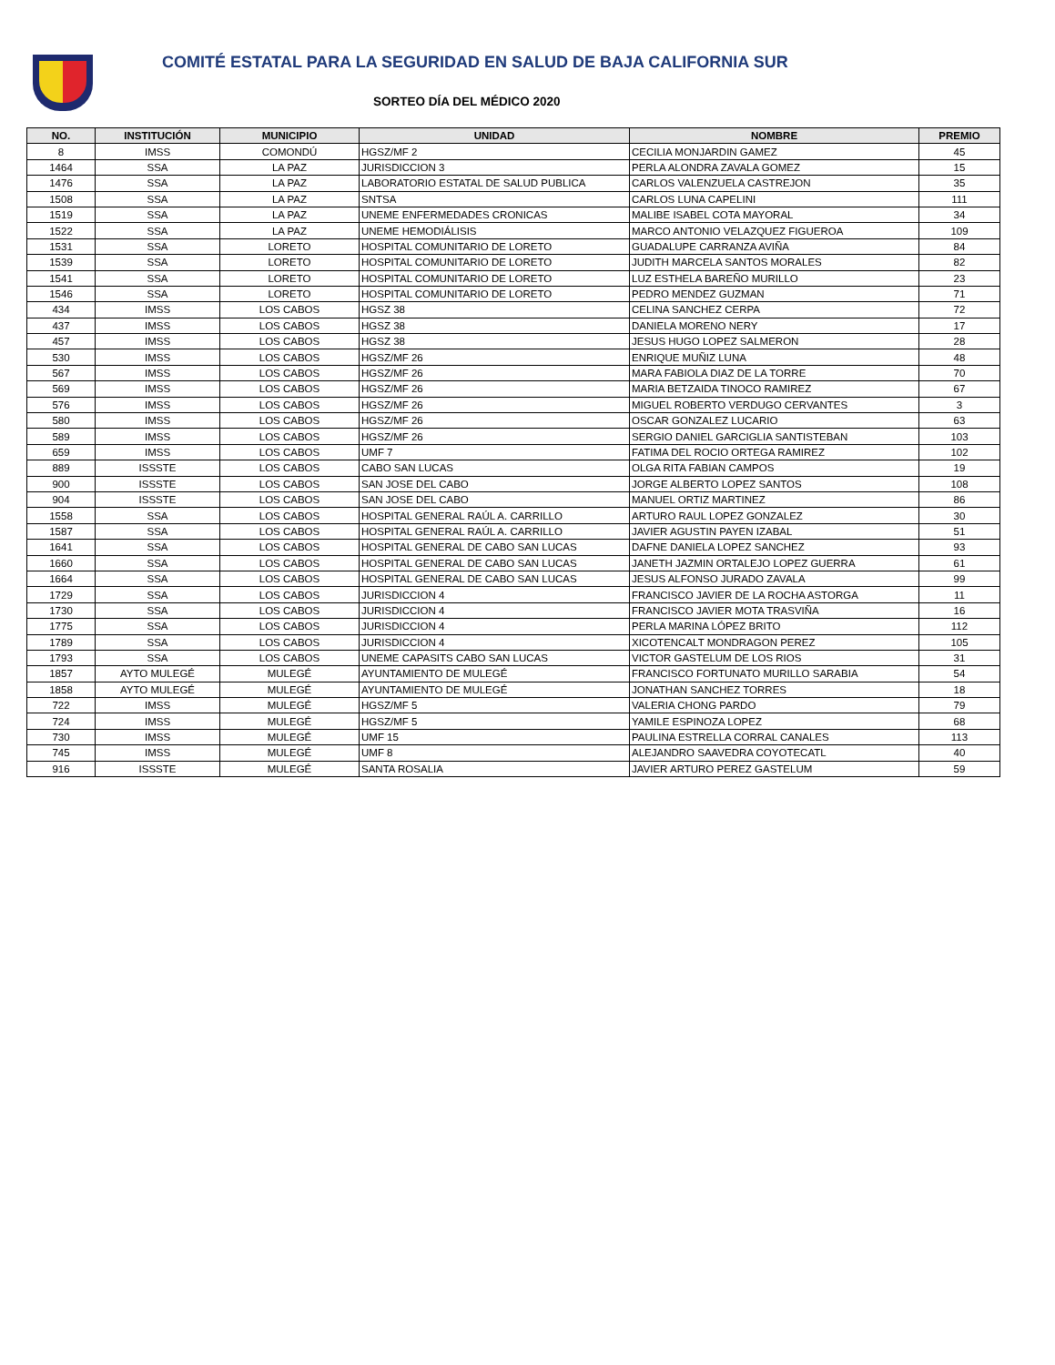COMITÉ ESTATAL PARA LA SEGURIDAD EN SALUD DE BAJA CALIFORNIA SUR
SORTEO DÍA DEL MÉDICO 2020
| NO. | INSTITUCIÓN | MUNICIPIO | UNIDAD | NOMBRE | PREMIO |
| --- | --- | --- | --- | --- | --- |
| 8 | IMSS | COMONDÚ | HGSZ/MF 2 | CECILIA MONJARDIN GAMEZ | 45 |
| 1464 | SSA | LA PAZ | JURISDICCION 3 | PERLA ALONDRA ZAVALA GOMEZ | 15 |
| 1476 | SSA | LA PAZ | LABORATORIO ESTATAL DE SALUD PUBLICA | CARLOS VALENZUELA CASTREJON | 35 |
| 1508 | SSA | LA PAZ | SNTSA | CARLOS LUNA CAPELINI | 111 |
| 1519 | SSA | LA PAZ | UNEME ENFERMEDADES CRONICAS | MALIBE ISABEL COTA MAYORAL | 34 |
| 1522 | SSA | LA PAZ | UNEME HEMODIÁLISIS | MARCO ANTONIO VELAZQUEZ FIGUEROA | 109 |
| 1531 | SSA | LORETO | HOSPITAL COMUNITARIO DE LORETO | GUADALUPE CARRANZA AVIÑA | 84 |
| 1539 | SSA | LORETO | HOSPITAL COMUNITARIO DE LORETO | JUDITH MARCELA SANTOS MORALES | 82 |
| 1541 | SSA | LORETO | HOSPITAL COMUNITARIO DE LORETO | LUZ ESTHELA BAREÑO MURILLO | 23 |
| 1546 | SSA | LORETO | HOSPITAL COMUNITARIO DE LORETO | PEDRO MENDEZ GUZMAN | 71 |
| 434 | IMSS | LOS CABOS | HGSZ 38 | CELINA SANCHEZ CERPA | 72 |
| 437 | IMSS | LOS CABOS | HGSZ 38 | DANIELA MORENO NERY | 17 |
| 457 | IMSS | LOS CABOS | HGSZ 38 | JESUS HUGO LOPEZ SALMERON | 28 |
| 530 | IMSS | LOS CABOS | HGSZ/MF 26 | ENRIQUE MUÑIZ LUNA | 48 |
| 567 | IMSS | LOS CABOS | HGSZ/MF 26 | MARA FABIOLA DIAZ DE LA TORRE | 70 |
| 569 | IMSS | LOS CABOS | HGSZ/MF 26 | MARIA BETZAIDA TINOCO RAMIREZ | 67 |
| 576 | IMSS | LOS CABOS | HGSZ/MF 26 | MIGUEL ROBERTO VERDUGO CERVANTES | 3 |
| 580 | IMSS | LOS CABOS | HGSZ/MF 26 | OSCAR GONZALEZ LUCARIO | 63 |
| 589 | IMSS | LOS CABOS | HGSZ/MF 26 | SERGIO DANIEL GARCIGLIA SANTISTEBAN | 103 |
| 659 | IMSS | LOS CABOS | UMF 7 | FATIMA DEL ROCIO ORTEGA RAMIREZ | 102 |
| 889 | ISSSTE | LOS CABOS | CABO SAN LUCAS | OLGA RITA FABIAN CAMPOS | 19 |
| 900 | ISSSTE | LOS CABOS | SAN JOSE DEL CABO | JORGE ALBERTO LOPEZ SANTOS | 108 |
| 904 | ISSSTE | LOS CABOS | SAN JOSE DEL CABO | MANUEL ORTIZ MARTINEZ | 86 |
| 1558 | SSA | LOS CABOS | HOSPITAL GENERAL RAÚL A. CARRILLO | ARTURO RAUL LOPEZ GONZALEZ | 30 |
| 1587 | SSA | LOS CABOS | HOSPITAL GENERAL RAÚL A. CARRILLO | JAVIER AGUSTIN PAYEN IZABAL | 51 |
| 1641 | SSA | LOS CABOS | HOSPITAL GENERAL DE CABO SAN LUCAS | DAFNE DANIELA LOPEZ SANCHEZ | 93 |
| 1660 | SSA | LOS CABOS | HOSPITAL GENERAL DE CABO SAN LUCAS | JANETH JAZMIN ORTALEJO LOPEZ GUERRA | 61 |
| 1664 | SSA | LOS CABOS | HOSPITAL GENERAL DE CABO SAN LUCAS | JESUS ALFONSO JURADO ZAVALA | 99 |
| 1729 | SSA | LOS CABOS | JURISDICCION 4 | FRANCISCO JAVIER DE LA ROCHA ASTORGA | 11 |
| 1730 | SSA | LOS CABOS | JURISDICCION 4 | FRANCISCO JAVIER MOTA TRASVIÑA | 16 |
| 1775 | SSA | LOS CABOS | JURISDICCION 4 | PERLA MARINA LÓPEZ BRITO | 112 |
| 1789 | SSA | LOS CABOS | JURISDICCION 4 | XICOTENCALT MONDRAGON PEREZ | 105 |
| 1793 | SSA | LOS CABOS | UNEME CAPASITS CABO SAN LUCAS | VICTOR GASTELUM DE LOS RIOS | 31 |
| 1857 | AYTO MULEGÉ | MULEGÉ | AYUNTAMIENTO DE MULEGÉ | FRANCISCO FORTUNATO MURILLO SARABIA | 54 |
| 1858 | AYTO MULEGÉ | MULEGÉ | AYUNTAMIENTO DE MULEGÉ | JONATHAN SANCHEZ TORRES | 18 |
| 722 | IMSS | MULEGÉ | HGSZ/MF 5 | VALERIA CHONG PARDO | 79 |
| 724 | IMSS | MULEGÉ | HGSZ/MF 5 | YAMILE ESPINOZA LOPEZ | 68 |
| 730 | IMSS | MULEGÉ | UMF 15 | PAULINA ESTRELLA CORRAL CANALES | 113 |
| 745 | IMSS | MULEGÉ | UMF 8 | ALEJANDRO SAAVEDRA COYOTECATL | 40 |
| 916 | ISSSTE | MULEGÉ | SANTA ROSALIA | JAVIER ARTURO PEREZ GASTELUM | 59 |